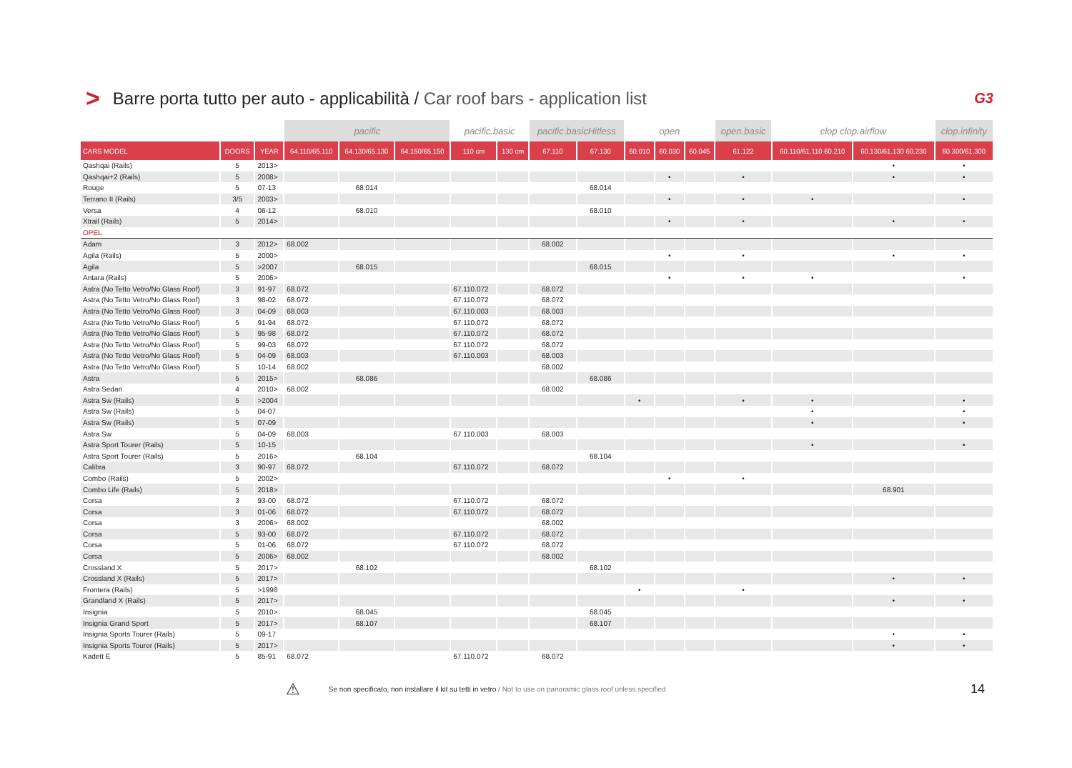> Barre porta tutto per auto - applicabilità / Car roof bars - application list G3
| | | | pacific | | | pacific.basic | | pacific.basicHitless | | open | | | open.basic | clop clop.airflow | | clop.infinity |
| --- | --- | --- | --- | --- | --- | --- | --- | --- | --- | --- | --- | --- | --- | --- | --- | --- |
| CARS MODEL | DOORS | YEAR | 64.110/65.110 | 64.130/65.130 | 64.150/65.150 | 110 cm | 130 cm | 67.110 | 67.130 | 60.010 | 60.030 | 60.045 | 61.122 | 60.110/61.110 60.210 | 60.130/61.130 60.230 | 60.300/61.300 |
| Qashqai (Rails) | 5 | 2013> | | | | | | | | | | | | | • | • |
| Qashqai+2 (Rails) | 5 | 2008> | | | | | | | | | • | | • | | • | • |
| Rouge | 5 | 07-13 | | 68.014 | | | | | 68.014 | | | | | | | |
| Terrano II (Rails) | 3/5 | 2003> | | | | | | | | | • | | • | • | | • |
| Versa | 4 | 06-12 | | 68.010 | | | | | 68.010 | | | | | | | |
| Xtrail (Rails) | 5 | 2014> | | | | | | | | | • | | • | | • | • |
| OPEL | | | | | | | | | | | | | | | | |
| Adam | 3 | 2012> | 68.002 | | | | | 68.002 | | | | | | | | |
| Agila (Rails) | 5 | 2000> | | | | | | | | | • | | • | | • | • |
| Agila | 5 | >2007 | | 68.015 | | | | | 68.015 | | | | | | | |
| Antara (Rails) | 5 | 2006> | | | | | | | | | • | | • | • | | • |
| Astra (No Tetto Vetro/No Glass Roof) | 3 | 91-97 | 68.072 | | | 67.110.072 | | 68.072 | | | | | | | | |
| Astra (No Tetto Vetro/No Glass Roof) | 3 | 98-02 | 68.072 | | | 67.110.072 | | 68.072 | | | | | | | | |
| Astra (No Tetto Vetro/No Glass Roof) | 3 | 04-09 | 68.003 | | | 67.110.003 | | 68.003 | | | | | | | | |
| Astra (No Tetto Vetro/No Glass Roof) | 5 | 91-94 | 68.072 | | | 67.110.072 | | 68.072 | | | | | | | | |
| Astra (No Tetto Vetro/No Glass Roof) | 5 | 95-98 | 68.072 | | | 67.110.072 | | 68.072 | | | | | | | | |
| Astra (No Tetto Vetro/No Glass Roof) | 5 | 99-03 | 68.072 | | | 67.110.072 | | 68.072 | | | | | | | | |
| Astra (No Tetto Vetro/No Glass Roof) | 5 | 04-09 | 68.003 | | | 67.110.003 | | 68.003 | | | | | | | | |
| Astra (No Tetto Vetro/No Glass Roof) | 5 | 10-14 | 68.002 | | | | | 68.002 | | | | | | | | |
| Astra | 5 | 2015> | | 68.086 | | | | | 68.086 | | | | | | | |
| Astra Sedan | 4 | 2010> | 68.002 | | | | | 68.002 | | | | | | | | |
| Astra Sw (Rails) | 5 | >2004 | | | | | | | | • | | | • | • | | • |
| Astra Sw (Rails) | 5 | 04-07 | | | | | | | | | | | | • | | • |
| Astra Sw (Rails) | 5 | 07-09 | | | | | | | | | | | | • | | • |
| Astra Sw | 5 | 04-09 | 68.003 | | | 67.110.003 | | 68.003 | | | | | | | | |
| Astra Sport Tourer (Rails) | 5 | 10-15 | | | | | | | | | | | | • | | • |
| Astra Sport Tourer (Rails) | 5 | 2016> | | 68.104 | | | | | 68.104 | | | | | | | |
| Calibra | 3 | 90-97 | 68.072 | | | 67.110.072 | | 68.072 | | | | | | | | |
| Combo (Rails) | 5 | 2002> | | | | | | | | | • | | • | | | |
| Combo Life (Rails) | 5 | 2018> | | | | | | | | | | | | | 68.901 | |
| Corsa | 3 | 93-00 | 68.072 | | | 67.110.072 | | 68.072 | | | | | | | | |
| Corsa | 3 | 01-06 | 68.072 | | | 67.110.072 | | 68.072 | | | | | | | | |
| Corsa | 3 | 2006> | 68.002 | | | | | 68.002 | | | | | | | | |
| Corsa | 5 | 93-00 | 68.072 | | | 67.110.072 | | 68.072 | | | | | | | | |
| Corsa | 5 | 01-06 | 68.072 | | | 67.110.072 | | 68.072 | | | | | | | | |
| Corsa | 5 | 2006> | 68.002 | | | | | 68.002 | | | | | | | | |
| Crossland X | 5 | 2017> | | 68.102 | | | | | 68.102 | | | | | | | |
| Crossland X (Rails) | 5 | 2017> | | | | | | | | | | | | | • | • |
| Frontera (Rails) | 5 | >1998 | | | | | | | | • | | | • | | | |
| Grandland X (Rails) | 5 | 2017> | | | | | | | | | | | | | • | • |
| Insignia | 5 | 2010> | | 68.045 | | | | | 68.045 | | | | | | | |
| Insignia Grand Sport | 5 | 2017> | | 68.107 | | | | | 68.107 | | | | | | | |
| Insignia Sports Tourer (Rails) | 5 | 09-17 | | | | | | | | | | | | | • | • |
| Insignia Sports Tourer (Rails) | 5 | 2017> | | | | | | | | | | | | | • | • |
| Kadett E | 5 | 85-91 | 68.072 | | | 67.110.072 | | 68.072 | | | | | | | | |
⚠ Se non specificato, non installare il kit su tetti in vetro / Not to use on panoramic glass roof unless specified 14